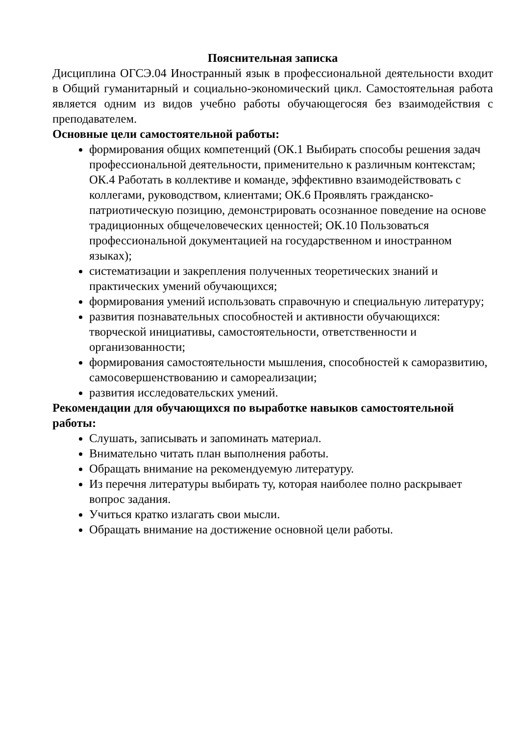Пояснительная записка
Дисциплина ОГСЭ.04 Иностранный язык в профессиональной деятельности входит в Общий гуманитарный и социально-экономический цикл. Самостоятельная работа является одним из видов учебно работы обучающегосяя без взаимодействия с преподавателем.
Основные цели самостоятельной работы:
формирования общих компетенций (ОК.1 Выбирать способы решения задач профессиональной деятельности, применительно к различным контекстам; ОК.4 Работать в коллективе и команде, эффективно взаимодействовать с коллегами, руководством, клиентами; ОК.6 Проявлять гражданско-патриотическую позицию, демонстрировать осознанное поведение на основе традиционных общечеловеческих ценностей; ОК.10 Пользоваться профессиональной документацией на государственном и иностранном языках);
систематизации и закрепления полученных теоретических знаний и практических умений обучающихся;
формирования умений использовать справочную и специальную литературу;
развития познавательных способностей и активности обучающихся: творческой инициативы, самостоятельности, ответственности и организованности;
формирования самостоятельности мышления, способностей к саморазвитию, самосовершенствованию и самореализации;
развития исследовательских умений.
Рекомендации для обучающихся по выработке навыков самостоятельной работы:
Слушать, записывать и запоминать материал.
Внимательно читать план выполнения работы.
Обращать внимание на рекомендуемую литературу.
Из перечня литературы выбирать ту, которая наиболее полно раскрывает вопрос задания.
Учиться кратко излагать свои мысли.
Обращать внимание на достижение основной цели работы.